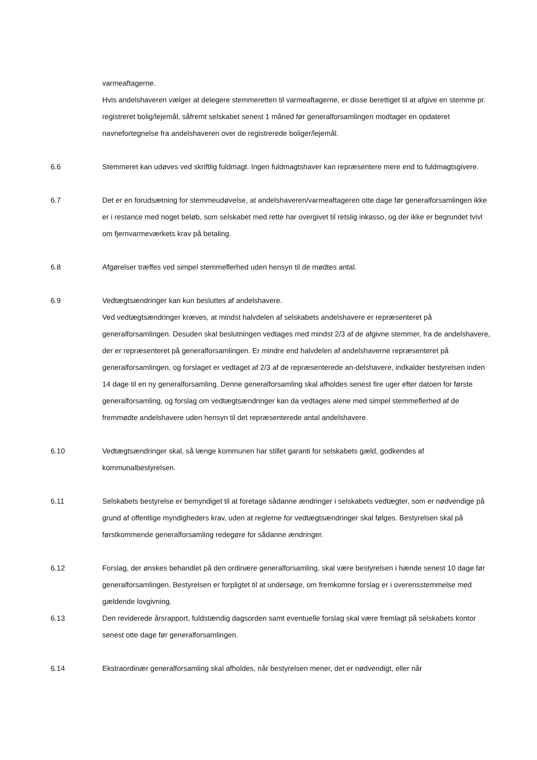varmeaftagerne.
Hvis andelshaveren vælger at delegere stemmeretten til varmeaftagerne, er disse berettiget til at afgive en stemme pr. registreret bolig/lejemål, såfremt selskabet senest 1 måned før generalforsamlingen modtager en opdateret navnefortegnelse fra andelshaveren over de registrerede boliger/lejemål.
6.6 Stemmeret kan udøves ved skriftlig fuldmagt. Ingen fuldmagtshaver kan repræsentere mere end to fuldmagtsgivere.
6.7 Det er en forudsætning for stemmeudøvelse, at andelshaveren/varmeaftageren otte dage før generalforsamlingen ikke er i restance med noget beløb, som selskabet med rette har overgivet til retslig inkasso, og der ikke er begrundet tvivl om fjernvarmeværkets krav på betaling.
6.8 Afgørelser træffes ved simpel stemmeflerhed uden hensyn til de mødtes antal.
6.9 Vedtægtsændringer kan kun besluttes af andelshavere.
Ved vedtægtsændringer kræves, at mindst halvdelen af selskabets andelshavere er repræsenteret på generalforsamlingen. Desuden skal beslutningen vedtages med mindst 2/3 af de afgivne stemmer, fra de andelshavere, der er repræsenteret på generalforsamlingen. Er mindre end halvdelen af andelshaverne repræsenteret på generalforsamlingen, og forslaget er vedtaget af 2/3 af de repræsenterede an-delshavere, indkalder bestyrelsen inden 14 dage til en ny generalforsamling. Denne generalforsamling skal afholdes senest fire uger efter datoen for første generalforsamling, og forslag om vedtægtsændringer kan da vedtages alene med simpel stemmeflerhed af de fremmødte andelshavere uden hensyn til det repræsenterede antal andelshavere.
6.10 Vedtægtsændringer skal, så længe kommunen har stillet garanti for selskabets gæld, godkendes af kommunalbestyrelsen.
6.11 Selskabets bestyrelse er bemyndiget til at foretage sådanne ændringer i selskabets vedtægter, som er nødvendige på grund af offentlige myndigheders krav, uden at reglerne for vedtægtsændringer skal følges. Bestyrelsen skal på førstkommende generalforsamling redegøre for sådanne ændringer.
6.12 Forslag, der ønskes behandlet på den ordinære generalforsamling, skal være bestyrelsen i hænde senest 10 dage før generalforsamlingen. Bestyrelsen er forpligtet til at undersøge, om fremkomne forslag er i overensstemmelse med gældende lovgivning.
6.13 Den reviderede årsrapport, fuldstændig dagsorden samt eventuelle forslag skal være fremlagt på selskabets kontor senest otte dage før generalforsamlingen.
6.14 Ekstraordinær generalforsamling skal afholdes, når bestyrelsen mener, det er nødvendigt, eller når